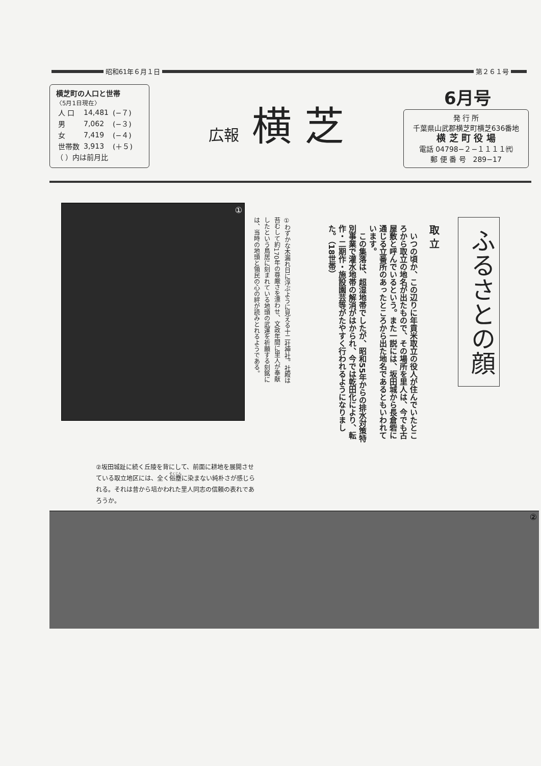昭和61年６月１日
第２６１号
横芝町の人口と世帯
〈5月1日現在〉
| 人 口 | 14,481 | (−７) |
| 男 | 7,062 | (−３) |
| 女 | 7,419 | (−４) |
| 世帯数 | 3,913 | (＋５) |
（ ）内は前月比
広報 横 芝
6月号
発 行 所
千葉県山武郡横芝町横芝636番地
横 芝 町 役 場
電話 04798−２−１１１１㈹
郵 便 番 号　289−17
ふるさとの顔
取 立
　いつの頃か、この辺りに年貢米取立の役人が住んでいたところから取立の地名が出たもので、その場所を里人は、今でも古屋敷と呼んでいるという。また一説には、坂田城から長倉砦に通じる立番所のあったところから出た地名であるともいわれています。
　この集落は、超湿地帯でしたが、昭和55年からの排水対策特別事業で灌水地帯の解消がはかられ、今では乾田化により、転作・二期作・施設園芸等がたやすく行われるようになりました。（18世帯）
①
①わずかな木漏れ日に浮ぶように見える十二社神社。社殿は苔むして約170年の尊厳さを漂わせ、文政年間に里人が奉献したという鳥居に刻まれている地頭の武運を祈願する刻銘には、当時の地頭と領民の心の絆が読みとれるようである。
②坂田城趾に続く丘陵を背にして、前面に耕地を展開させている取立地区には、全く俗塵に染まない純朴さが感じられる。それは昔から培かわれた里人同志の信頼の表れであろうか。
②